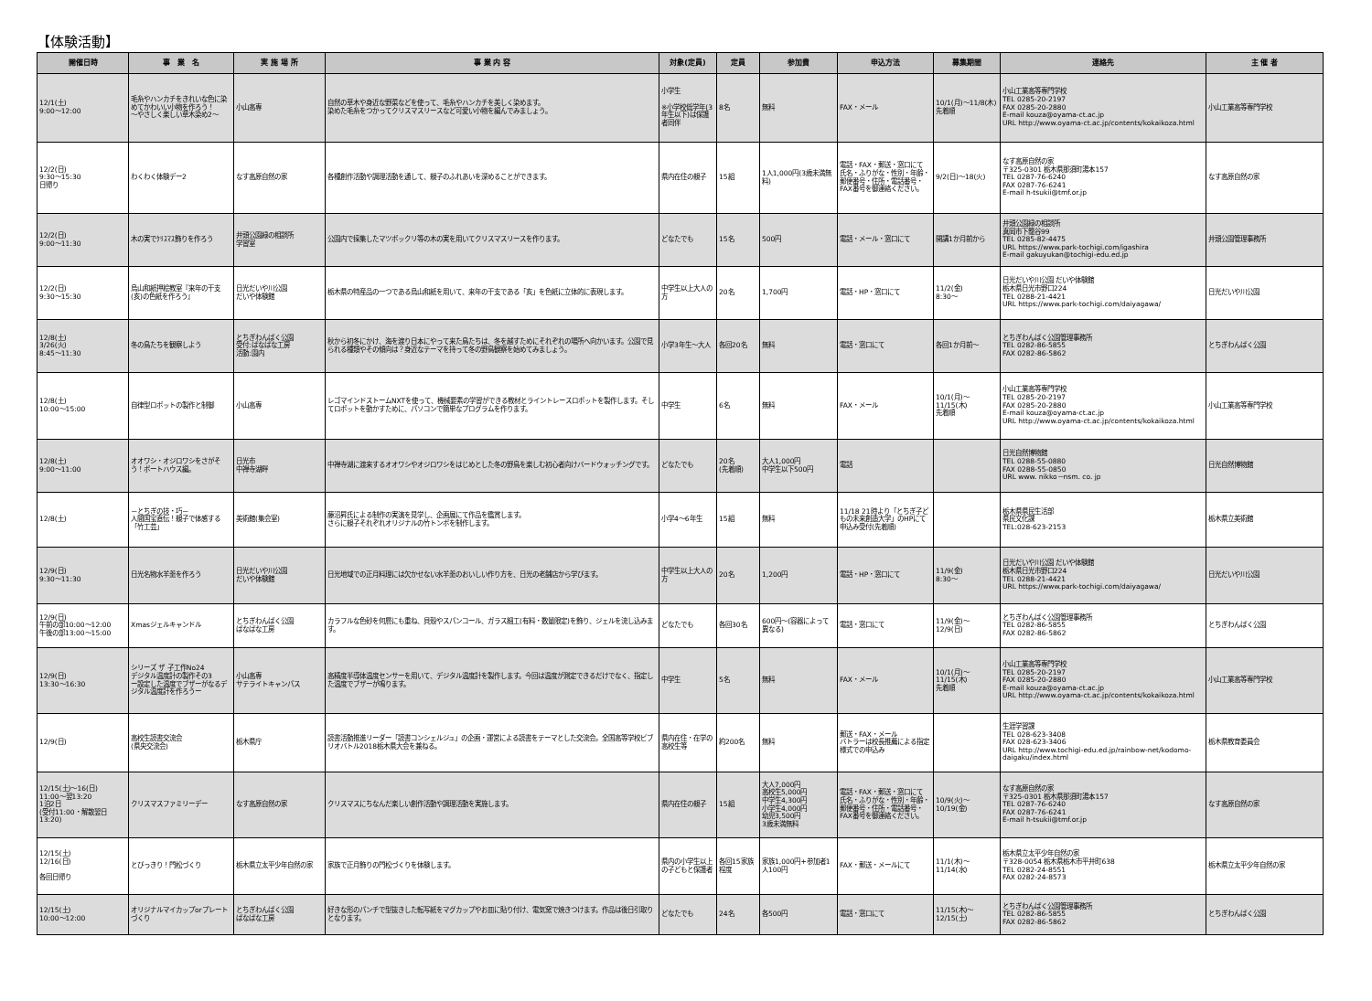【体験活動】
| 開催日時 | 事 業 名 | 実 施 場 所 | 事 業 内 容 | 対象(定員) | 定員 | 参加費 | 申込方法 | 募集期間 | 連絡先 | 主 催 者 |
| --- | --- | --- | --- | --- | --- | --- | --- | --- | --- | --- |
| 12/1(土) 9:00～12:00 | 毛糸やハンカチをきれいな色に染めてかわいい小物を作ろう！ ～やさしく楽しい草木染め2～ | 小山高専 | 自然の草木や身近な野菜などを使って、毛糸やハンカチを美しく染めます。 染めた毛糸をつかってクリスマスリースなど可愛い小物を編んでみましょう。 | 小学生 ※小学校低学年(3年生以下)は保護者同伴 | 8名 | 無料 | FAX・メール | 10/1(月)～11/8(木) 先着順 | 小山工業高等専門学校 TEL 0285-20-2197 FAX 0285-20-2880 E-mail kouza@oyama-ct.ac.jp URL http://www.oyama-ct.ac.jp/contents/kokaikoza.html | 小山工業高等専門学校 |
| 12/2(日) 9:30～15:30 日帰り | わくわく体験デー2 | なす高原自然の家 | 各種創作活動や調理活動を通して、親子のふれあいを深めることができます。 | 県内在住の親子 | 15組 | 1人1,000円(3歳未満無料) | 電話・FAX・郵送・窓口にて 氏名・ふりがな・性別・年齢・郵便番号・住所・電話番号・FAX番号を御連絡ください。 | 9/2(日)～18(火) | なす高原自然の家 〒325-0301 栃木県那須町湯本157 TEL 0287-76-6240 FAX 0287-76-6241 E-mail h-tsukii@tmf.or.jp | なす高原自然の家 |
| 12/2(日) 9:00～11:30 | 木の実でｸﾘｽﾏｽ飾りを作ろう | 井頭公園緑の相談所 学習室 | 公園内で採集したマツボックリ等の木の実を用いてクリスマスリースを作ります。 | どなたでも | 15名 | 500円 | 電話・メール・窓口にて | 開講1か月前から | 井頭公園緑の相談所 真岡市下籠谷99 TEL 0285-82-4475 URL https://www.park-tochigi.com/igashira E-mail gakuyukan@tochigi-edu.ed.jp | 井頭公園管理事務所 |
| 12/2(日) 9:30～15:30 | 烏山和紙押絵教室『来年の干支(亥)の色紙を作ろう』 | 日光だいや川公園 だいや体験館 | 栃木県の特産品の一つである烏山和紙を用いて、来年の干支である「亥」を色紙に立体的に表現します。 | 中学生以上大人の方 | 20名 | 1,700円 | 電話・HP・窓口にて | 11/2(金) 8:30～ | 日光だいや川公園 だいや体験館 栃木県日光市野口224 TEL 0288-21-4421 URL https://www.park-tochigi.com/daiyagawa/ | 日光だいや川公園 |
| 12/8(土) 3/26(火) 8:45～11:30 | 冬の鳥たちを観察しよう | とちぎわんぱく公園 受付:ぱなぱな工房 活動:園内 | 秋から初冬にかけ、海を渡り日本にやって来た鳥たちは、冬を越すためにそれぞれの場所へ向かいます。公園で見られる種類やその傾向は？身近なテーマを持って冬の野鳥観察を始めてみましょう。 | 小学3年生～大人 | 各回20名 | 無料 | 電話・窓口にて | 各回1か月前～ | とちぎわんぱく公園管理事務所 TEL 0282-86-5855 FAX 0282-86-5862 | とちぎわんぱく公園 |
| 12/8(土) 10:00～15:00 | 自律型ロボットの製作と制御 | 小山高専 | レゴマインドストームNXTを使って、機械要素の学習ができる教材とライントレースロボットを製作します。そしてロボットを動かすために、パソコンで簡単なプログラムを作ります。 | 中学生 | 6名 | 無料 | FAX・メール | 10/1(月)～ 11/15(木) 先着順 | 小山工業高等専門学校 TEL 0285-20-2197 FAX 0285-20-2880 E-mail kouza@oyama-ct.ac.jp URL http://www.oyama-ct.ac.jp/contents/kokaikoza.html | 小山工業高等専門学校 |
| 12/8(土) 9:00～11:00 | オオワシ・オジロワシをさがそう！ボートハウス編。 | 日光市 中禅寺湖畔 | 中禅寺湖に渡来するオオワシやオジロワシをはじめとした冬の野鳥を楽しむ初心者向けバードウォッチングです。 | どなたでも | 20名 (先着順) | 大人1,000円 中学生以下500円 | 電話 | | 日光自然博物館 TEL 0288-55-0880 FAX 0288-55-0850 URL www. nikko－nsm. co. jp | 日光自然博物館 |
| 12/8(土) | －とちぎの技・巧－ 人間国宝直伝！親子で体感する「竹工芸」 | 美術館(集会室) | 藤沼昇氏による制作の実演を見学し、企画展にて作品を鑑賞します。 さらに親子それぞれオリジナルの竹トンボを制作します。 | 小学4～6年生 | 15組 | 無料 | 11/18 21時より「とちぎ子どもの未来創造大学」のHPにて申込み受付(先着順) | | 栃木県県民生活部 県民文化課 TEL:028-623-2153 | 栃木県立美術館 |
| 12/9(日) 9:30～11:30 | 日光名物水羊羹を作ろう | 日光だいや川公園 だいや体験館 | 日光地域での正月料理には欠かせない水羊羹のおいしい作り方を、日光の老舗店から学びます。 | 中学生以上大人の方 | 20名 | 1,200円 | 電話・HP・窓口にて | 11/9(金) 8:30～ | 日光だいや川公園 だいや体験館 栃木県日光市野口224 TEL 0288-21-4421 URL https://www.park-tochigi.com/daiyagawa/ | 日光だいや川公園 |
| 12/9(日) 午前の部10:00～12:00 午後の部13:00～15:00 | Xmasジェルキャンドル | とちぎわんぱく公園 ぱなぱな工房 | カラフルな色砂を何層にも重ね、貝殻やスパンコール、ガラス細工(有料・数量限定)を飾り、ジェルを流し込みます。 | どなたでも | 各回30名 | 600円～(容器によって異なる) | 電話・窓口にて | 11/9(金)～ 12/9(日) | とちぎわんぱく公園管理事務所 TEL 0282-86-5855 FAX 0282-86-5862 | とちぎわんぱく公園 |
| 12/9(日) 13:30～16:30 | シリーズ ザ 子工作No24 デジタル温度計の製作その3 ー設定した温度でブザーがなるデジタル温度計を作ろうー | 小山高専 サテライトキャンパス | 高精度半導体温度センサーを用いて、デジタル温度計を製作します。今回は温度が測定できるだけでなく、指定した温度でブザーが鳴ります。 | 中学生 | 5名 | 無料 | FAX・メール | 10/1(月)～ 11/15(木) 先着順 | 小山工業高等専門学校 TEL 0285-20-2197 FAX 0285-20-2880 E-mail kouza@oyama-ct.ac.jp URL http://www.oyama-ct.ac.jp/contents/kokaikoza.html | 小山工業高等専門学校 |
| 12/9(日) | 高校生読書交流会 (県央交流会) | 栃木県庁 | 読書活動推進リーダー「読書コンシェルジュ」の企画・運営による読書をテーマとした交流会。全国高等学校ビブリオバトル2018栃木県大会を兼ねる。 | 県内在住・在学の高校生等 | 約200名 | 無料 | 郵送・FAX・メール バトラーは校長推薦による指定様式での申込み | | 生涯学習課 TEL 028-623-3408 FAX 028-623-3406 URL http://www.tochigi-edu.ed.jp/rainbow-net/kodomo-daigaku/index.html | 栃木県教育委員会 |
| 12/15(土)～16(日) 11:00～翌13:20 1泊2日 (受付11:00・解散翌日13:20) | クリスマスファミリーデー | なす高原自然の家 | クリスマスにちなんだ楽しい創作活動や調理活動を実施します。 | 県内在住の親子 | 15組 | 大人7,000円 高校生5,000円 中学生4,300円 小学生4,000円 幼児3,500円 3歳未満無料 | 電話・FAX・郵送・窓口にて 氏名・ふりがな・性別・年齢・郵便番号・住所・電話番号・FAX番号を御連絡ください。 | 10/9(火)～ 10/19(金) | なす高原自然の家 〒325-0301 栃木県那須町湯本157 TEL 0287-76-6240 FAX 0287-76-6241 E-mail h-tsukii@tmf.or.jp | なす高原自然の家 |
| 12/15(土) 12/16(日) 各回日帰り | とびっきり！門松づくり | 栃木県立太平少年自然の家 | 家族で正月飾りの門松づくりを体験します。 | 県内の小学生以上の子どもと保護者 | 各回15家族程度 | 家族1,000円+参加者1人100円 | FAX・郵送・メールにて | 11/1(木)～ 11/14(水) | 栃木県立太平少年自然の家 〒328-0054 栃木県栃木市平井町638 TEL 0282-24-8551 FAX 0282-24-8573 | 栃木県立太平少年自然の家 |
| 12/15(土) 10:00～12:00 | オリジナルマイカップorプレートづくり | とちぎわんぱく公園 ぱなぱな工房 | 好きな形のパンチで型抜きした転写紙をマグカップやお皿に貼り付け、電気窯で焼きつけます。作品は後日引取りとなります。 | どなたでも | 24名 | 各500円 | 電話・窓口にて | 11/15(木)～ 12/15(土) | とちぎわんぱく公園管理事務所 TEL 0282-86-5855 FAX 0282-86-5862 | とちぎわんぱく公園 |